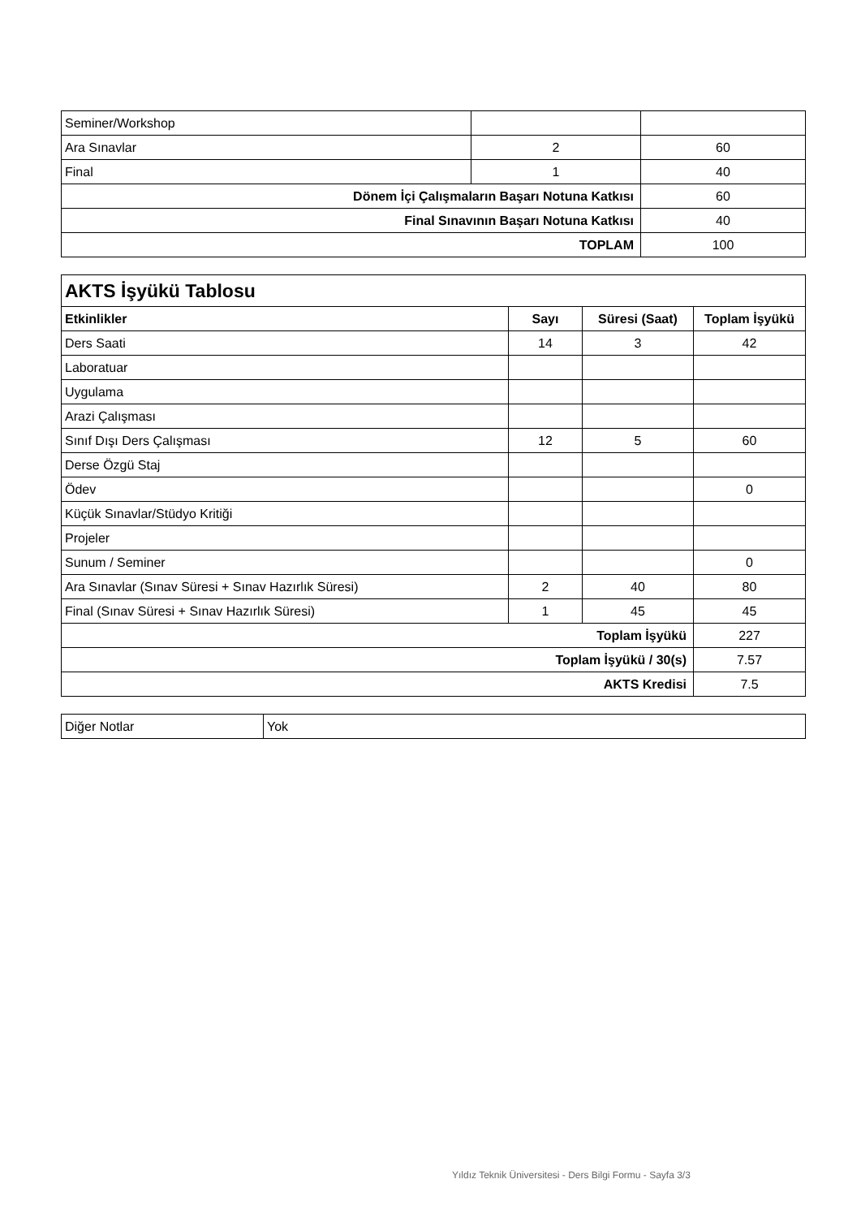| Seminer/Workshop | | |
| Ara Sınavlar | 2 | 60 |
| Final | 1 | 40 |
| Dönem İçi Çalışmaların Başarı Notuna Katkısı | | 60 |
| Final Sınavının Başarı Notuna Katkısı | | 40 |
| TOPLAM | | 100 |
| AKTS İşyükü Tablosu | | | |
| Etkinlikler | Sayı | Süresi (Saat) | Toplam İşyükü |
| Ders Saati | 14 | 3 | 42 |
| Laboratuar | | | |
| Uygulama | | | |
| Arazi Çalışması | | | |
| Sınıf Dışı Ders Çalışması | 12 | 5 | 60 |
| Derse Özgü Staj | | | |
| Ödev | | | 0 |
| Küçük Sınavlar/Stüdyo Kritiği | | | |
| Projeler | | | |
| Sunum / Seminer | | | 0 |
| Ara Sınavlar (Sınav Süresi + Sınav Hazırlık Süresi) | 2 | 40 | 80 |
| Final (Sınav Süresi + Sınav Hazırlık Süresi) | 1 | 45 | 45 |
| Toplam İşyükü | | | 227 |
| Toplam İşyükü / 30(s) | | | 7.57 |
| AKTS Kredisi | | | 7.5 |
| Diğer Notlar | Yok |
Yıldız Teknik Üniversitesi - Ders Bilgi Formu - Sayfa 3/3